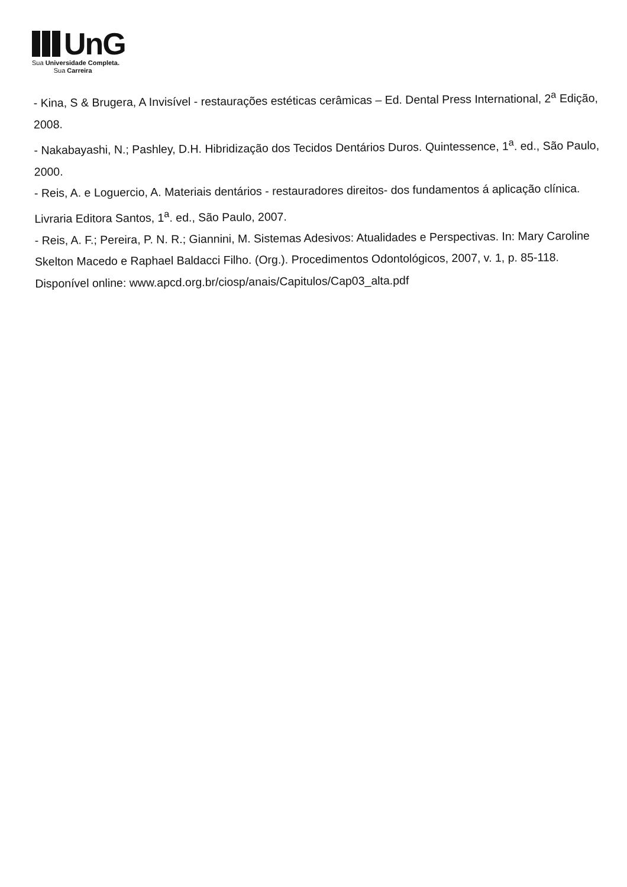UnG
Sua Universidade Completa.
Sua Carreira
- Kina, S & Brugera, A Invisível - restaurações estéticas cerâmicas – Ed. Dental Press International, 2<sup>a</sup> Edição, 2008.
- Nakabayashi, N.; Pashley, D.H. Hibridização dos Tecidos Dentários Duros. Quintessence, 1<sup>a</sup>. ed., São Paulo, 2000.
- Reis, A. e Loguercio, A. Materiais dentários - restauradores direitos- dos fundamentos á aplicação clínica. Livraria Editora Santos, 1<sup>a</sup>. ed., São Paulo, 2007.
- Reis, A. F.; Pereira, P. N. R.; Giannini, M. Sistemas Adesivos: Atualidades e Perspectivas. In: Mary Caroline Skelton Macedo e Raphael Baldacci Filho. (Org.). Procedimentos Odontológicos, 2007, v. 1, p. 85-118.
Disponível online: www.apcd.org.br/ciosp/anais/Capitulos/Cap03_alta.pdf